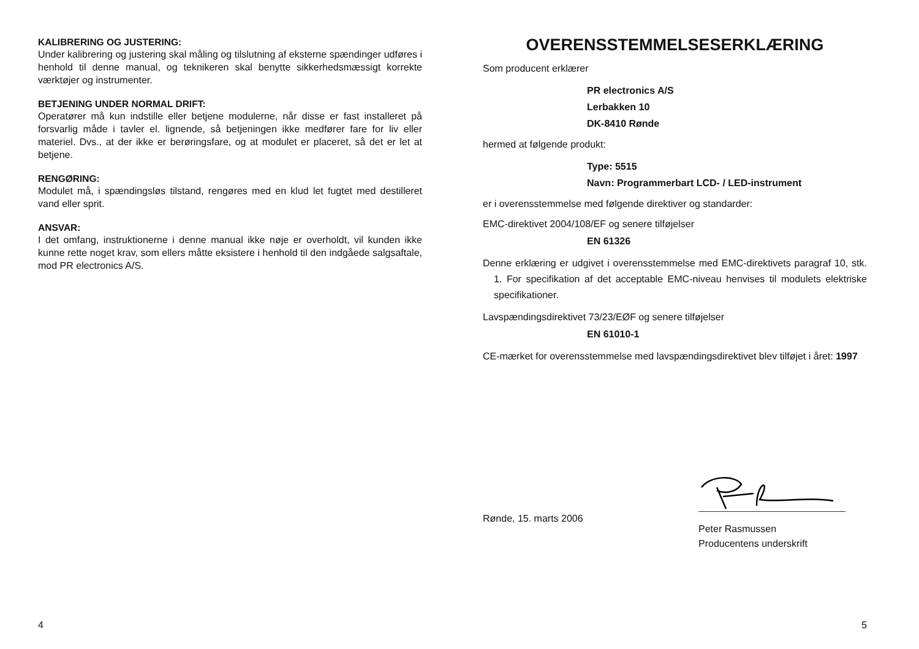KALIBRERING OG JUSTERING:
Under kalibrering og justering skal måling og tilslutning af eksterne spændinger udføres i henhold til denne manual, og teknikeren skal benytte sikkerhedsmæssigt korrekte værktøjer og instrumenter.
BETJENING UNDER NORMAL DRIFT:
Operatører må kun indstille eller betjene modulerne, når disse er fast installeret på forsvarlig måde i tavler el. lignende, så betjeningen ikke medfører fare for liv eller materiel. Dvs., at der ikke er berøringsfare, og at modulet er placeret, så det er let at betjene.
RENGØRING:
Modulet må, i spændingsløs tilstand, rengøres med en klud let fugtet med destilleret vand eller sprit.
ANSVAR:
I det omfang, instruktionerne i denne manual ikke nøje er overholdt, vil kunden ikke kunne rette noget krav, som ellers måtte eksistere i henhold til den indgåede salgsaftale, mod PR electronics A/S.
4
OVERENSSTEMMELSESERKLÆRING
Som producent erklærer
PR electronics A/S
Lerbakken 10
DK-8410 Rønde
hermed at følgende produkt:
Type: 5515
Navn: Programmerbart LCD- / LED-instrument
er i overensstemmelse med følgende direktiver og standarder:
EMC-direktivet 2004/108/EF og senere tilføjelser
EN 61326
Denne erklæring er udgivet i overensstemmelse med EMC-direktivets paragraf 10, stk. 1. For specifikation af det acceptable EMC-niveau henvises til modulets elektriske specifikationer.
Lavspændingsdirektivet 73/23/EØF og senere tilføjelser
EN 61010-1
CE-mærket for overensstemmelse med lavspændingsdirektivet blev tilføjet i året: 1997
Rønde, 15. marts 2006
Peter Rasmussen
Producentens underskrift
5